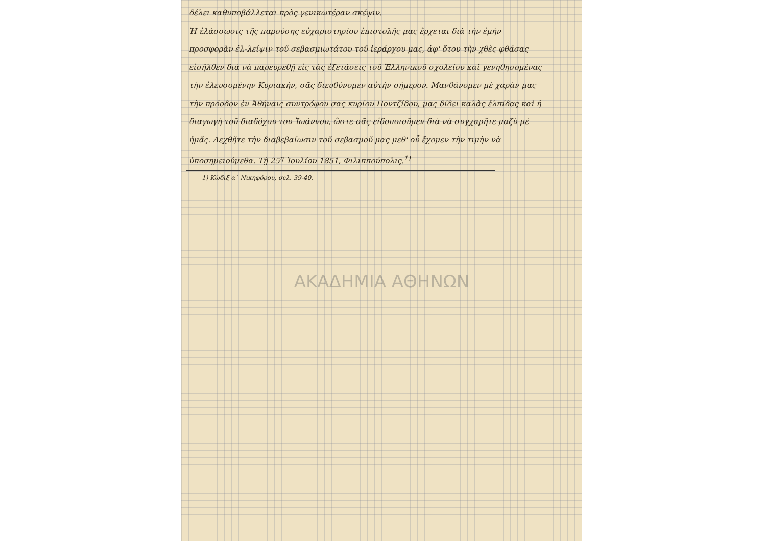δέλει καθυποβάλλεται πρὸς γενικωτέραν σκέψιν.
Ἡ ἐλάσσωσις τῆς παρούσης εὐχαριστηρίου ἐπιστολῆς μας ἔρχεται διὰ τὴν ἐμὴν προσφορὰν ἐλ-λείψιν τοῦ σεβασμιωτάτου τοῦ ἱεράρχου μας, ἀφ' ὅτου τὴν χθὲς φθάσας εἰσῆλθεν διὰ νὰ παρευρεθῇ εἰς τὰς ἐξετάσεις τοῦ Ἑλληνικοῦ σχολείου καὶ γενηθησομένας τὴν ἐλευσομένην Κυριακήν, σᾶς διευθύνομεν αὐτὴν σήμερον. Μανθάνομεν μὲ χαρὰν μας τὴν πρόοδον ἐν Ἀθήναις συντρόφου σας κυρίου Ποντζίδου, μας δίδει καλὰς ἐλπίδας καὶ ἡ διαγωγὴ τοῦ διαδόχου του Ἰωάννου, ὥστε σᾶς εἰδοποιοῦμεν διὰ νὰ συγχαρῆτε μαζὺ μὲ ἡμᾶς. Δεχθῆτε τὴν διαβεβαίωσιν τοῦ σεβασμοῦ μας μεθ' οὗ ἔχομεν τὴν τιμὴν νὰ ὑποσημειούμεθα. Τῇ 25<sup>η</sup> Ἰουλίου 1851, Φιλιππούπολις.<sup>1)</sup>
1) Κῶδιξ α΄ Νικηφόρου, σελ. 39-40.
ΑΚΑΔΗΜΙΑ ΑΘΗΝΩΝ